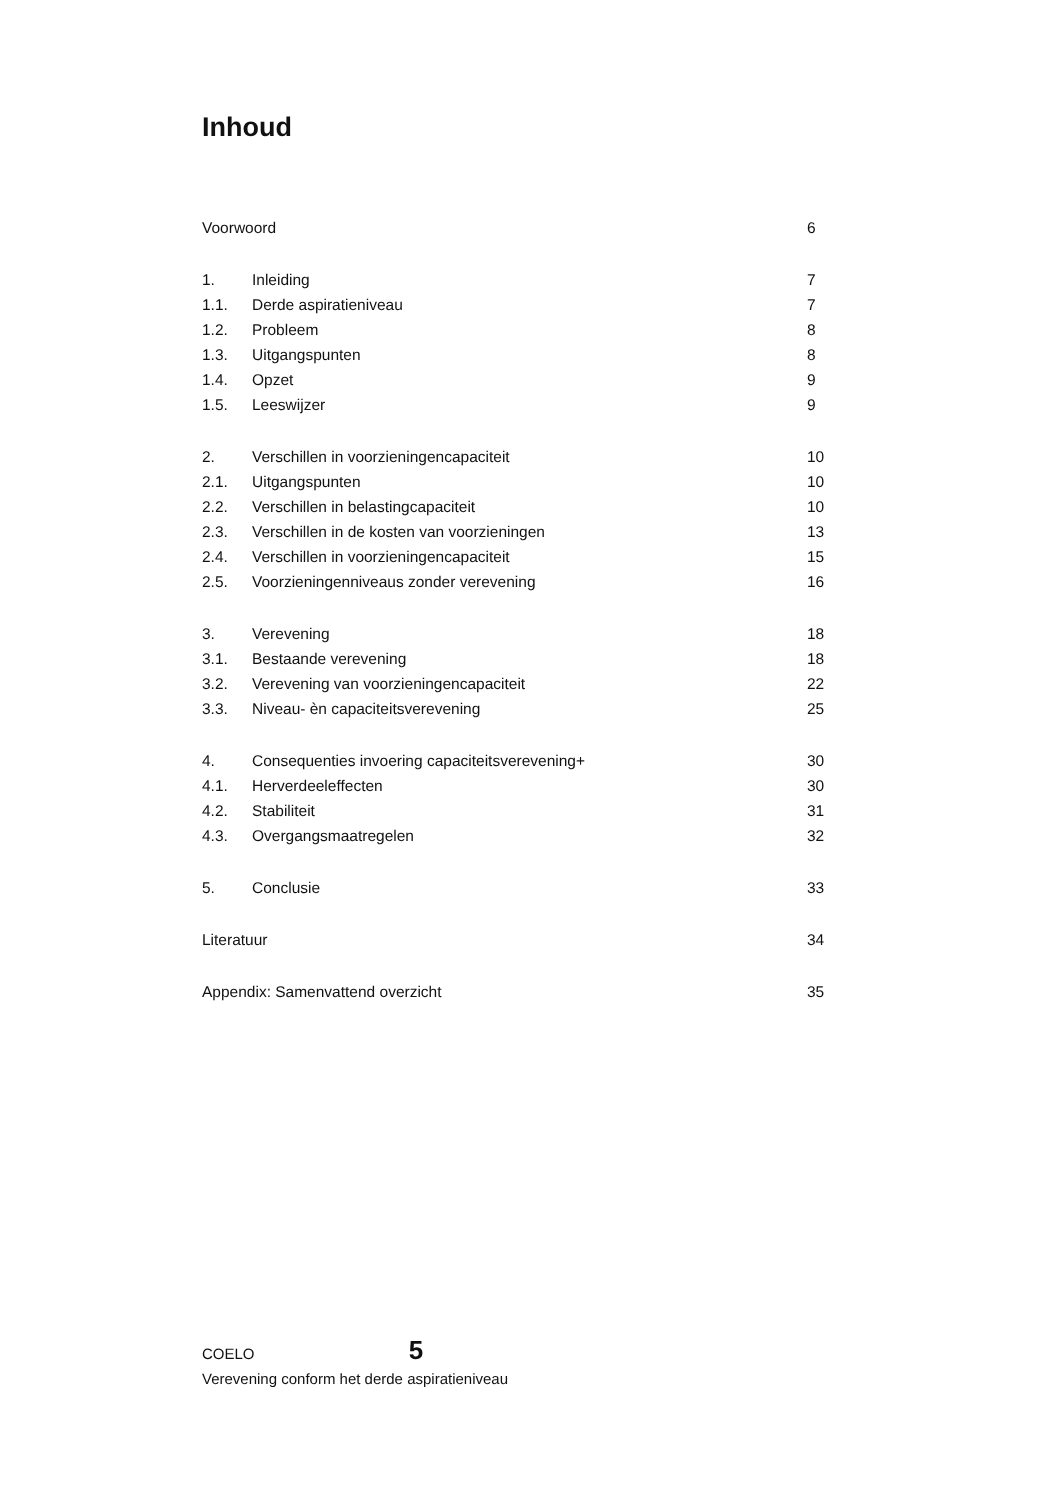Inhoud
| Voorwoord | | 6 |
| 1. | Inleiding | 7 |
| 1.1. | Derde aspiratieniveau | 7 |
| 1.2. | Probleem | 8 |
| 1.3. | Uitgangspunten | 8 |
| 1.4. | Opzet | 9 |
| 1.5. | Leeswijzer | 9 |
| 2. | Verschillen in voorzieningencapaciteit | 10 |
| 2.1. | Uitgangspunten | 10 |
| 2.2. | Verschillen in belastingcapaciteit | 10 |
| 2.3. | Verschillen in de kosten van voorzieningen | 13 |
| 2.4. | Verschillen in voorzieningencapaciteit | 15 |
| 2.5. | Voorzieningenniveaus zonder verevening | 16 |
| 3. | Verevening | 18 |
| 3.1. | Bestaande verevening | 18 |
| 3.2. | Verevening van voorzieningencapaciteit | 22 |
| 3.3. | Niveau- èn capaciteitsverevening | 25 |
| 4. | Consequenties invoering capaciteitsverevening+ | 30 |
| 4.1. | Herverdeeleffecten | 30 |
| 4.2. | Stabiliteit | 31 |
| 4.3. | Overgangsmaatregelen | 32 |
| 5. | Conclusie | 33 |
| Literatuur | | 34 |
| Appendix: Samenvattend overzicht | | 35 |
COELO 5
Verevening conform het derde aspiratieniveau